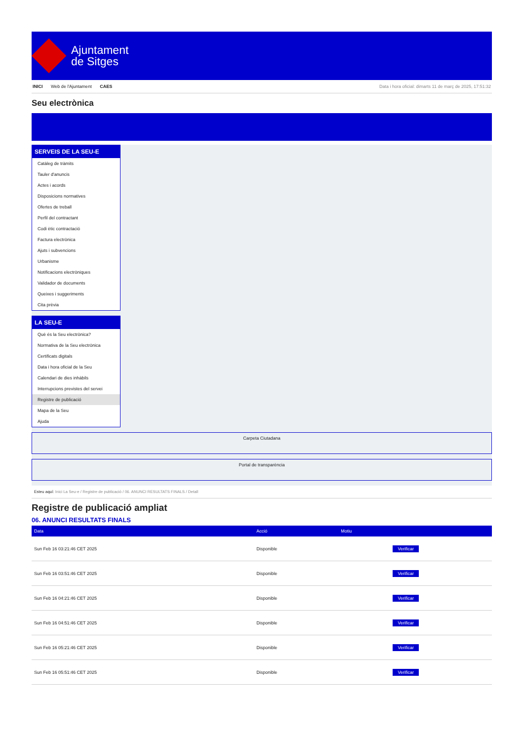Ajuntament
de Sitges
INICI Web de l'Ajuntament CAES Data i hora oficial: dimarts 11 de març de 2025, 17:51:32
Seu electrònica
SERVEIS DE LA SEU-E
Catàleg de tràmits
Tauler d'anuncis
Actes i acords
Disposicions normatives
Ofertes de treball
Perfil del contractant
Codi ètic contractació
Factura electrònica
Ajuts i subvencions
Urbanisme
Notificacions electròniques
Validador de documents
Queixes i suggeriments
Cita prèvia
LA SEU-E
Què és la Seu electrònica?
Normativa de la Seu electrònica
Certificats digitals
Data i hora oficial de la Seu
Calendari de dies inhàbils
Interrupcions previstes del servei
Registre de publicació
Mapa de la Seu
Ajuda
Carpeta Ciutadana
Portal de transparència
Esteu aquí: Inici La Seu-e / Registre de publicació / 06. ANUNCI RESULTATS FINALS / Detall
Registre de publicació ampliat
06. ANUNCI RESULTATS FINALS
| Data | Acció | Motiu | |
| --- | --- | --- | --- |
| Sun Feb 16 03:21:46 CET 2025 | Disponible | | Verificar |
| Sun Feb 16 03:51:46 CET 2025 | Disponible | | Verificar |
| Sun Feb 16 04:21:46 CET 2025 | Disponible | | Verificar |
| Sun Feb 16 04:51:46 CET 2025 | Disponible | | Verificar |
| Sun Feb 16 05:21:46 CET 2025 | Disponible | | Verificar |
| Sun Feb 16 05:51:46 CET 2025 | Disponible | | Verificar |